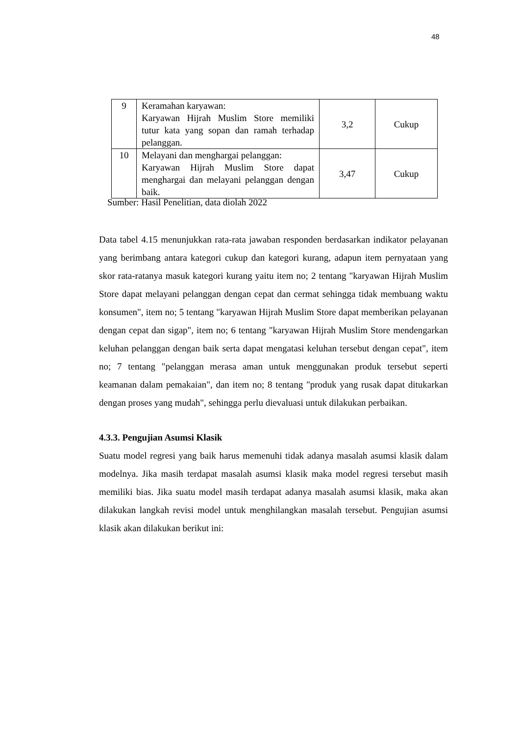48
| 9 | Keramahan karyawan: Karyawan Hijrah Muslim Store memiliki tutur kata yang sopan dan ramah terhadap pelanggan. | 3,2 | Cukup |
| 10 | Melayani dan menghargai pelanggan: Karyawan Hijrah Muslim Store dapat menghargai dan melayani pelanggan dengan baik. | 3,47 | Cukup |
Sumber: Hasil Penelitian, data diolah 2022
Data tabel 4.15 menunjukkan rata-rata jawaban responden berdasarkan indikator pelayanan yang berimbang antara kategori cukup dan kategori kurang, adapun item pernyataan yang skor rata-ratanya masuk kategori kurang yaitu item no; 2 tentang "karyawan Hijrah Muslim Store dapat melayani pelanggan dengan cepat dan cermat sehingga tidak membuang waktu konsumen", item no; 5 tentang "karyawan Hijrah Muslim Store dapat memberikan pelayanan dengan cepat dan sigap", item no; 6 tentang "karyawan Hijrah Muslim Store mendengarkan keluhan pelanggan dengan baik serta dapat mengatasi keluhan tersebut dengan cepat", item no; 7 tentang "pelanggan merasa aman untuk menggunakan produk tersebut seperti keamanan dalam pemakaian", dan item no; 8 tentang "produk yang rusak dapat ditukarkan dengan proses yang mudah", sehingga perlu dievaluasi untuk dilakukan perbaikan.
4.3.3. Pengujian Asumsi Klasik
Suatu model regresi yang baik harus memenuhi tidak adanya masalah asumsi klasik dalam modelnya. Jika masih terdapat masalah asumsi klasik maka model regresi tersebut masih memiliki bias. Jika suatu model masih terdapat adanya masalah asumsi klasik, maka akan dilakukan langkah revisi model untuk menghilangkan masalah tersebut. Pengujian asumsi klasik akan dilakukan berikut ini: